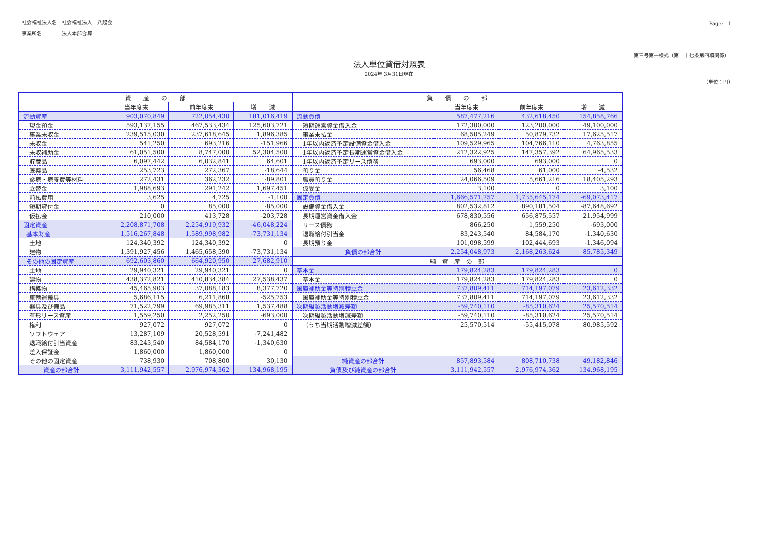社会福祉法人名　社会福祉法人　八起会
事業所名　　　　法人本部合算
Page:　1
第三号第一様式（第二十七条第四項関係）
法人単位貸借対照表
2024年 3月31日現在
（単位：円）
| 資 産 の 部 | | | | 負 債 の 部 | | | |
| --- | --- | --- | --- | --- | --- | --- | --- |
| | 当年度末 | 前年度末 | 増 減 | | 当年度末 | 前年度末 | 増 減 |
| 流動資産 | 903,070,849 | 722,054,430 | 181,016,419 | 流動負債 | 587,477,216 | 432,618,450 | 154,858,766 |
| 現金預金 | 593,137,155 | 467,533,434 | 125,603,721 | 短期運営資金借入金 | 172,300,000 | 123,200,000 | 49,100,000 |
| 事業未収金 | 239,515,030 | 237,618,645 | 1,896,385 | 事業未払金 | 68,505,249 | 50,879,732 | 17,625,517 |
| 未収金 | 541,250 | 693,216 | -151,966 | 1年以内返済予定設備資金借入金 | 109,529,965 | 104,766,110 | 4,763,855 |
| 未収補助金 | 61,051,500 | 8,747,000 | 52,304,500 | 1年以内返済予定長期運営資金借入金 | 212,322,925 | 147,357,392 | 64,965,533 |
| 貯蔵品 | 6,097,442 | 6,032,841 | 64,601 | 1年以内返済予定リース債務 | 693,000 | 693,000 | 0 |
| 医薬品 | 253,723 | 272,367 | -18,644 | 預り金 | 56,468 | 61,000 | -4,532 |
| 診療・療養費等材料 | 272,431 | 362,232 | -89,801 | 職員預り金 | 24,066,509 | 5,661,216 | 18,405,293 |
| 立替金 | 1,988,693 | 291,242 | 1,697,451 | 仮受金 | 3,100 | 0 | 3,100 |
| 前払費用 | 3,625 | 4,725 | -1,100 | 固定負債 | 1,666,571,757 | 1,735,645,174 | -69,073,417 |
| 短期貸付金 | 0 | 85,000 | -85,000 | 設備資金借入金 | 802,532,812 | 890,181,504 | -87,648,692 |
| 仮払金 | 210,000 | 413,728 | -203,728 | 長期運営資金借入金 | 678,830,556 | 656,875,557 | 21,954,999 |
| 固定資産 | 2,208,871,708 | 2,254,919,932 | -46,048,224 | リース債務 | 866,250 | 1,559,250 | -693,000 |
| 基本財産 | 1,516,267,848 | 1,589,998,982 | -73,731,134 | 退職給付引当金 | 83,243,540 | 84,584,170 | -1,340,630 |
| 土地 | 124,340,392 | 124,340,392 | 0 | 長期預り金 | 101,098,599 | 102,444,693 | -1,346,094 |
| 建物 | 1,391,927,456 | 1,465,658,590 | -73,731,134 | 負債の部合計 | 2,254,048,973 | 2,168,263,624 | 85,785,349 |
| その他の固定資産 | 692,603,860 | 664,920,950 | 27,682,910 | 純 資 産 の 部 | | | |
| 土地 | 29,940,321 | 29,940,321 | 0 | 基本金 | 179,824,283 | 179,824,283 | 0 |
| 建物 | 438,372,821 | 410,834,384 | 27,538,437 | 基本金 | 179,824,283 | 179,824,283 | 0 |
| 構築物 | 45,465,903 | 37,088,183 | 8,377,720 | 国庫補助金等特別積立金 | 737,809,411 | 714,197,079 | 23,612,332 |
| 車輌運搬具 | 5,686,115 | 6,211,868 | -525,753 | 国庫補助金等特別積立金 | 737,809,411 | 714,197,079 | 23,612,332 |
| 器具及び備品 | 71,522,799 | 69,985,311 | 1,537,488 | 次期繰越活動増減差額 | -59,740,110 | -85,310,624 | 25,570,514 |
| 有形リース資産 | 1,559,250 | 2,252,250 | -693,000 | 次期繰越活動増減差額 | -59,740,110 | -85,310,624 | 25,570,514 |
| 権利 | 927,072 | 927,072 | 0 | （うち当期活動増減差額） | 25,570,514 | -55,415,078 | 80,985,592 |
| ソフトウェア | 13,287,109 | 20,528,591 | -7,241,482 | | | | |
| 退職給付引当資産 | 83,243,540 | 84,584,170 | -1,340,630 | | | | |
| 差入保証金 | 1,860,000 | 1,860,000 | 0 | | | | |
| その他の固定資産 | 738,930 | 708,800 | 30,130 | 純資産の部合計 | 857,893,584 | 808,710,738 | 49,182,846 |
| 資産の部合計 | 3,111,942,557 | 2,976,974,362 | 134,968,195 | 負債及び純資産の部合計 | 3,111,942,557 | 2,976,974,362 | 134,968,195 |